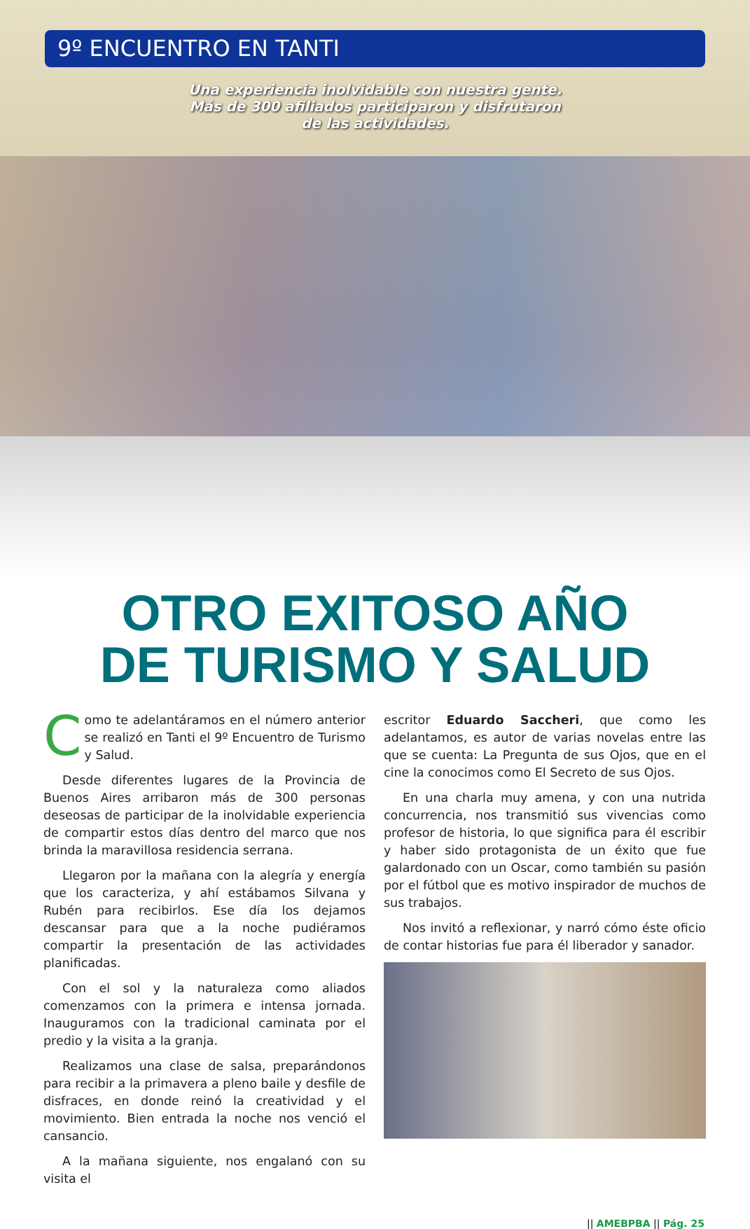9º ENCUENTRO EN TANTI
Una experiencia inolvidable con nuestra gente.
Más de 300 afiliados participaron y disfrutaron
de las actividades.
OTRO EXITOSO AÑO
DE TURISMO Y SALUD
Como te adelantáramos en el número anterior se realizó en Tanti el 9º Encuentro de Turismo y Salud.
Desde diferentes lugares de la Provincia de Buenos Aires arribaron más de 300 personas deseosas de participar de la inolvidable experiencia de compartir estos días dentro del marco que nos brinda la maravillosa residencia serrana.
Llegaron por la mañana con la alegría y energía que los caracteriza, y ahí estábamos Silvana y Rubén para recibirlos. Ese día los dejamos descansar para que a la noche pudiéramos compartir la presentación de las actividades planificadas.
Con el sol y la naturaleza como aliados comenzamos con la primera e intensa jornada. Inauguramos con la tradicional caminata por el predio y la visita a la granja.
Realizamos una clase de salsa, preparándonos para recibir a la primavera a pleno baile y desfile de disfraces, en donde reinó la creatividad y el movimiento. Bien entrada la noche nos venció el cansancio.
A la mañana siguiente, nos engalanó con su visita el
escritor Eduardo Saccheri, que como les adelantamos, es autor de varias novelas entre las que se cuenta: La Pregunta de sus Ojos, que en el cine la conocimos como El Secreto de sus Ojos.
En una charla muy amena, y con una nutrida concurrencia, nos transmitió sus vivencias como profesor de historia, lo que significa para él escribir y haber sido protagonista de un éxito que fue galardonado con un Oscar, como también su pasión por el fútbol que es motivo inspirador de muchos de sus trabajos.
Nos invitó a reflexionar, y narró cómo éste oficio de contar historias fue para él liberador y sanador.
|| AMEBPBA || Pág. 25